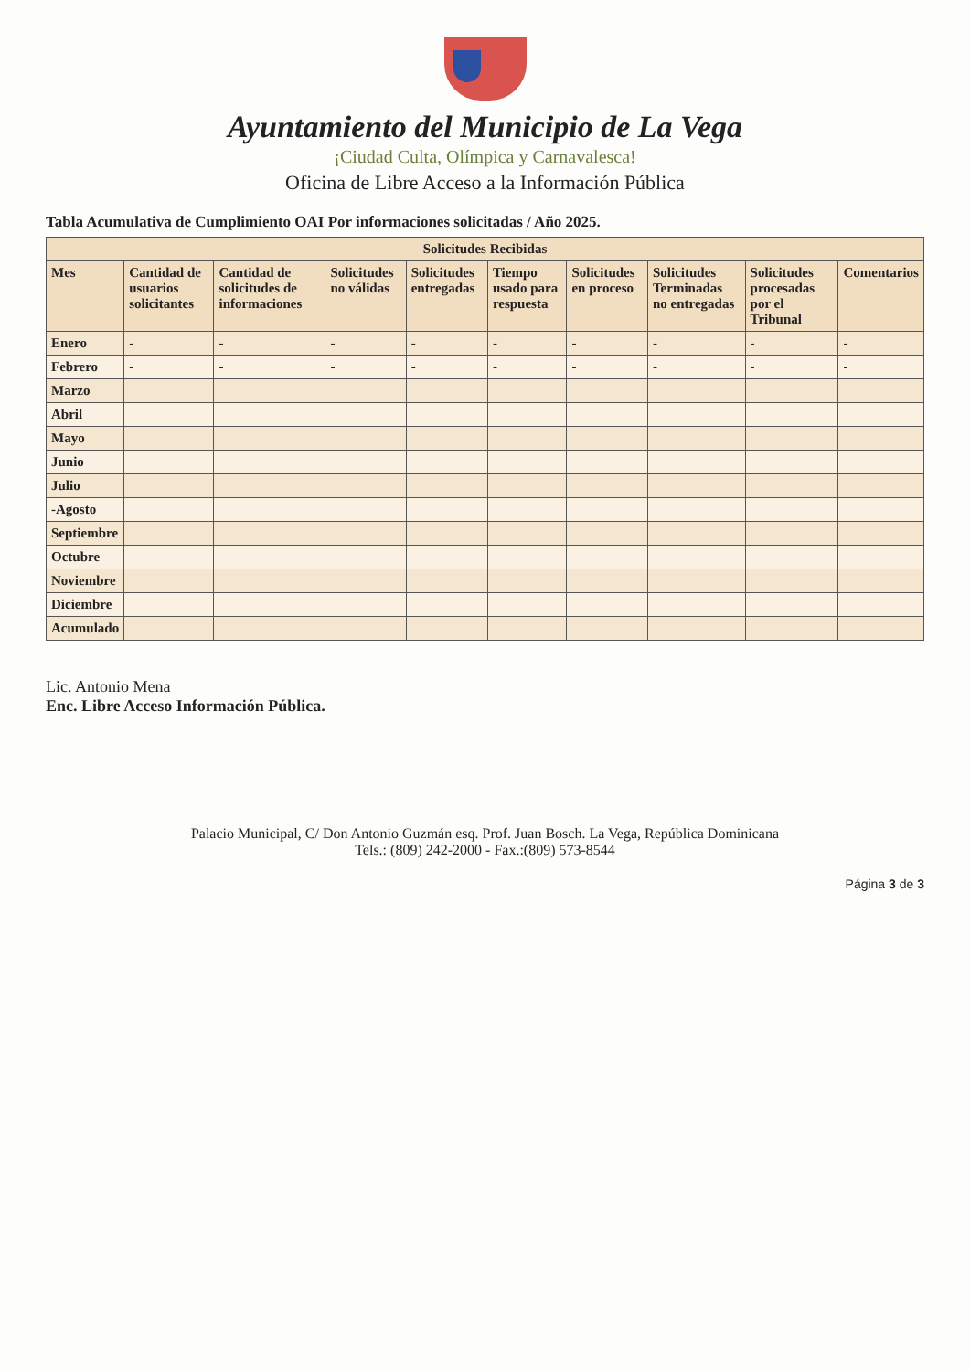Ayuntamiento del Municipio de La Vega
¡Ciudad Culta, Olímpica y Carnavalesca!
Oficina de Libre Acceso a la Información Pública
Tabla Acumulativa de Cumplimiento OAI Por informaciones solicitadas / Año 2025.
| Solicitudes Recibidas | | | | | | | | | |
| --- | --- | --- | --- | --- | --- | --- | --- | --- | --- |
| Mes | Cantidad de usuarios solicitantes | Cantidad de solicitudes de informaciones | Solicitudes no válidas | Solicitudes entregadas | Tiempo usado para respuesta | Solicitudes en proceso | Solicitudes Terminadas no entregadas | Solicitudes procesadas por el Tribunal | Comentarios |
| Enero | - | - | - | - | - | - | - | - | - |
| Febrero | - | - | - | - | - | - | - | - | - |
| Marzo | | | | | | | | | |
| Abril | | | | | | | | | |
| Mayo | | | | | | | | | |
| Junio | | | | | | | | | |
| Julio | | | | | | | | | |
| -Agosto | | | | | | | | | |
| Septiembre | | | | | | | | | |
| Octubre | | | | | | | | | |
| Noviembre | | | | | | | | | |
| Diciembre | | | | | | | | | |
| Acumulado | | | | | | | | | |
Lic. Antonio Mena
Enc. Libre Acceso Información Pública.
Palacio Municipal, C/ Don Antonio Guzmán esq. Prof. Juan Bosch. La Vega, República Dominicana
Tels.: (809) 242-2000 - Fax.:(809) 573-8544
Página 3 de 3